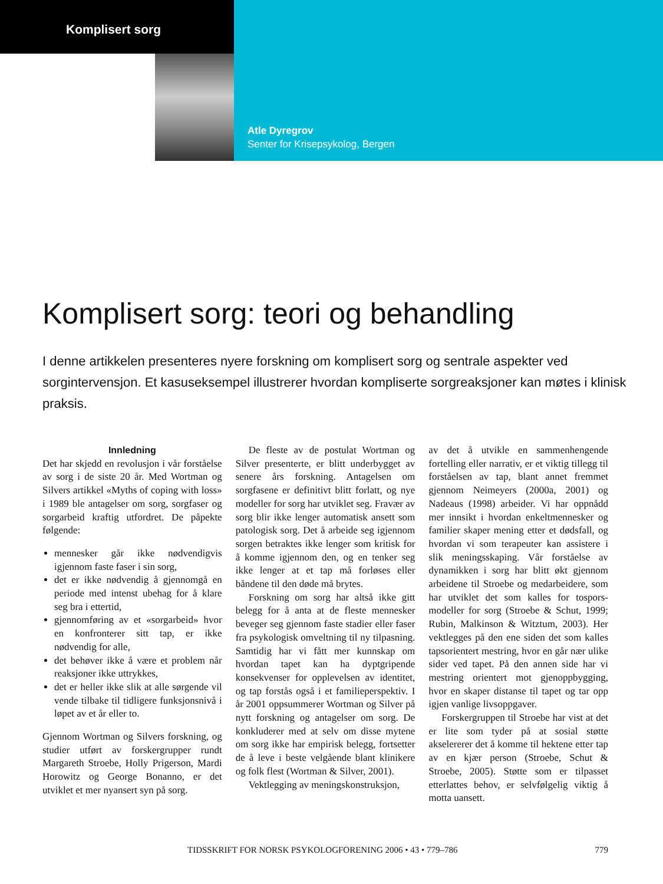Komplisert sorg
Atle Dyregrov
Senter for Krisepsykolog, Bergen
Komplisert sorg: teori og behandling
I denne artikkelen presenteres nyere forskning om komplisert sorg og sentrale aspekter ved sorgintervensjon. Et kasuseksempel illustrerer hvordan kompliserte sorgreaksjoner kan møtes i klinisk praksis.
Innledning
Det har skjedd en revolusjon i vår forståelse av sorg i de siste 20 år. Med Wortman og Silvers artikkel «Myths of coping with loss» i 1989 ble antagelser om sorg, sorgfaser og sorgarbeid kraftig utfordret. De påpekte følgende:
mennesker går ikke nødvendigvis igjennom faste faser i sin sorg,
det er ikke nødvendig å gjennomgå en periode med intenst ubehag for å klare seg bra i ettertid,
gjennomføring av et «sorgarbeid» hvor en konfronterer sitt tap, er ikke nødvendig for alle,
det behøver ikke å være et problem når reaksjoner ikke uttrykkes,
det er heller ikke slik at alle sørgende vil vende tilbake til tidligere funksjonsnivå i løpet av et år eller to.
Gjennom Wortman og Silvers forskning, og studier utført av forskergrupper rundt Margareth Stroebe, Holly Prigerson, Mardi Horowitz og George Bonanno, er det utviklet et mer nyansert syn på sorg.
De fleste av de postulat Wortman og Silver presenterte, er blitt underbygget av senere års forskning. Antagelsen om sorgfasene er definitivt blitt forlatt, og nye modeller for sorg har utviklet seg. Fravær av sorg blir ikke lenger automatisk ansett som patologisk sorg. Det å arbeide seg igjennom sorgen betraktes ikke lenger som kritisk for å komme igjennom den, og en tenker seg ikke lenger at et tap må forløses eller båndene til den døde må brytes.
Forskning om sorg har altså ikke gitt belegg for å anta at de fleste mennesker beveger seg gjennom faste stadier eller faser fra psykologisk omveltning til ny tilpasning. Samtidig har vi fått mer kunnskap om hvordan tapet kan ha dyptgripende konsekvenser for opplevelsen av identitet, og tap forstås også i et familieperspektiv. I år 2001 oppsummerer Wortman og Silver på nytt forskning og antagelser om sorg. De konkluderer med at selv om disse mytene om sorg ikke har empirisk belegg, fortsetter de å leve i beste velgående blant klinikere og folk flest (Wortman & Silver, 2001).
Vektlegging av meningskonstruksjon,
av det å utvikle en sammenhengende fortelling eller narrativ, er et viktig tillegg til forståelsen av tap, blant annet fremmet gjennom Neimeyers (2000a, 2001) og Nadeaus (1998) arbeider. Vi har oppnådd mer innsikt i hvordan enkeltmennesker og familier skaper mening etter et dødsfall, og hvordan vi som terapeuter kan assistere i slik meningsskaping. Vår forståelse av dynamikken i sorg har blitt økt gjennom arbeidene til Stroebe og medarbeidere, som har utviklet det som kalles for tospors-modeller for sorg (Stroebe & Schut, 1999; Rubin, Malkinson & Witztum, 2003). Her vektlegges på den ene siden det som kalles tapsorientert mestring, hvor en går nær ulike sider ved tapet. På den annen side har vi mestring orientert mot gjenoppbygging, hvor en skaper distanse til tapet og tar opp igjen vanlige livsoppgaver.
Forskergruppen til Stroebe har vist at det er lite som tyder på at sosial støtte akselererer det å komme til hektene etter tap av en kjær person (Stroebe, Schut & Stroebe, 2005). Støtte som er tilpasset etterlattes behov, er selvfølgelig viktig å motta uansett.
TIDSSKRIFT FOR NORSK PSYKOLOGFORENING 2006 • 43 • 779–786 779